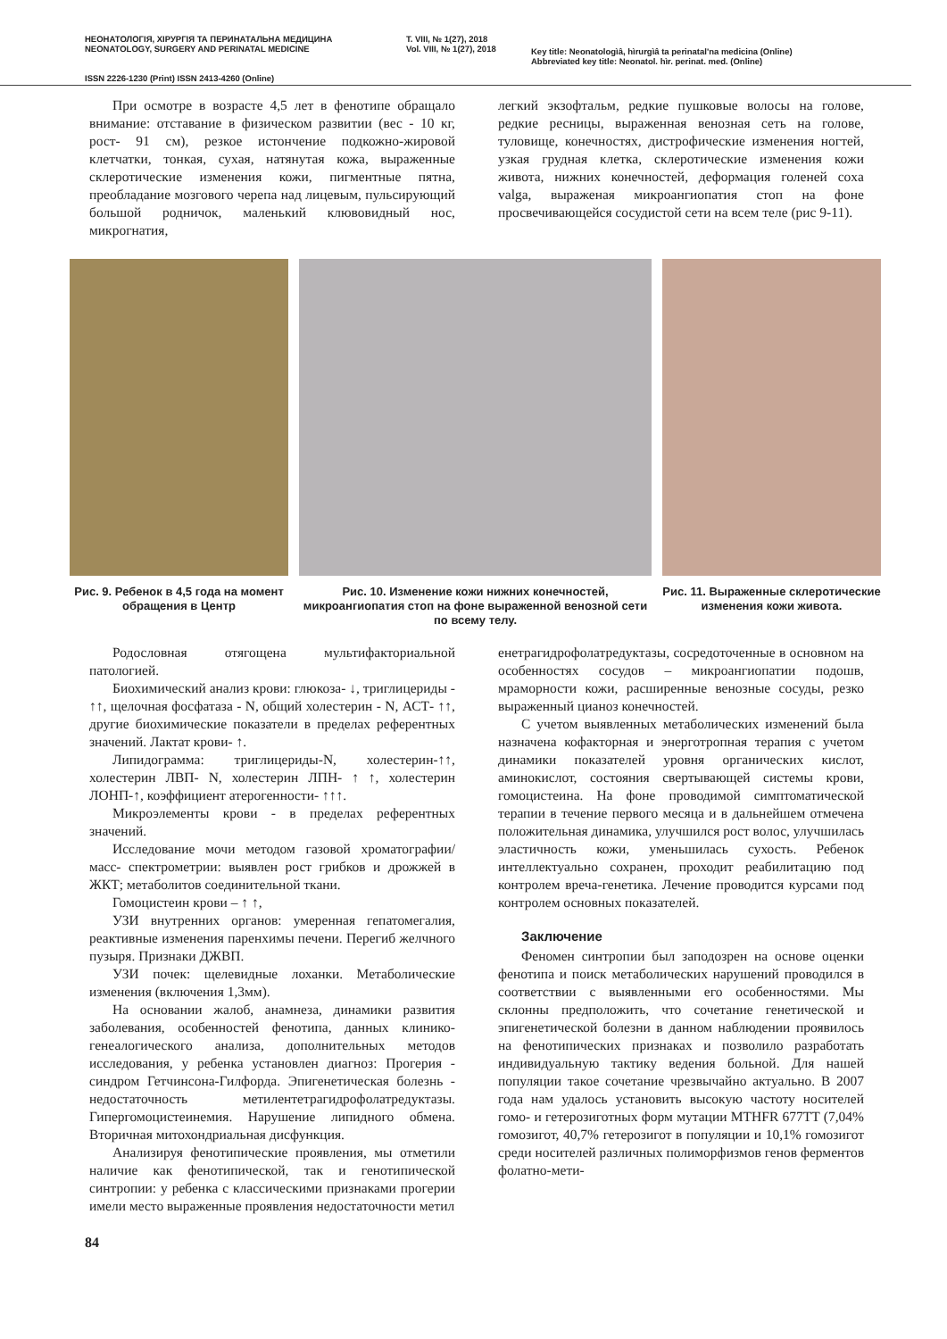НЕОНАТОЛОГІЯ, ХІРУРГІЯ ТА ПЕРИНАТАЛЬНА МЕДИЦИНА
NEONATOLOGY, SURGERY AND PERINATAL MEDICINE
T. VIII, № 1(27), 2018
Vol. VIII, № 1(27), 2018
Key title: Neonatologìâ, hìrurgìâ ta perinatal'na medicina (Online)
Abbreviated key title: Neonatol. hìr. perinat. med. (Online)
ISSN 2226-1230 (Print) ISSN 2413-4260 (Online)
При осмотре в возрасте 4,5 лет в фенотипе обращало внимание: отставание в физическом развитии (вес - 10 кг, рост- 91 см), резкое истончение подкожно-жировой клетчатки, тонкая, сухая, натянутая кожа, выраженные склеротические изменения кожи, пигментные пятна, преобладание мозгового черепа над лицевым, пульсирующий большой родничок, маленький клювовидный нос, микрогнатия,
легкий экзофтальм, редкие пушковые волосы на голове, редкие ресницы, выраженная венозная сеть на голове, туловище, конечностях, дистрофические изменения ногтей, узкая грудная клетка, склеротические изменения кожи живота, нижних конечностей, деформация голеней coxa valga, выраженая микроангиопатия стоп на фоне просвечивающейся сосудистой сети на всем теле (рис 9-11).
Рис. 9. Ребенок в 4,5 года на момент обращения в Центр
Рис. 10. Изменение кожи нижних конечностей, микроангиопатия стоп на фоне выраженной венозной сети по всему телу.
Рис. 11. Выраженные склеротические изменения кожи живота.
Родословная отягощена мультифакториальной патологией.
Биохимический анализ крови: глюкоза- ↓, триглицериды - ↑↑, щелочная фосфатаза - N, общий холестерин - N, АСТ- ↑↑, другие биохимические показатели в пределах референтных значений. Лактат крови- ↑.
Липидограмма: триглицериды-N, холестерин-↑↑, холестерин ЛВП- N, холестерин ЛПН- ↑ ↑, холестерин ЛОНП-↑, коэффициент атерогенности- ↑↑↑.
Микроэлементы крови - в пределах референтных значений.
Исследование мочи методом газовой хроматографии/масс- спектрометрии: выявлен рост грибков и дрожжей в ЖКТ; метаболитов соединительной ткани.
Гомоцистеин крови – ↑ ↑,
УЗИ внутренних органов: умеренная гепатомегалия, реактивные изменения паренхимы печени. Перегиб желчного пузыря. Признаки ДЖВП.
УЗИ почек: щелевидные лоханки. Метаболические изменения (включения 1,3мм).
На основании жалоб, анамнеза, динамики развития заболевания, особенностей фенотипа, данных клинико-генеалогического анализа, дополнительных методов исследования, у ребенка установлен диагноз: Прогерия - синдром Гетчинсона-Гилфорда. Эпигенетическая болезнь - недостаточность метилентетрагидрофолатредуктазы. Гипергомоцистеинемия. Нарушение липидного обмена. Вторичная митохондриальная дисфункция.
Анализируя фенотипические проявления, мы отметили наличие как фенотипической, так и генотипической синтропии: у ребенка с классическими признаками прогерии имели место выраженные проявления недостаточности метил
енетрагидрофолатредуктазы, сосредоточенные в основном на особенностях сосудов – микроангиопатии подошв, мраморности кожи, расширенные венозные сосуды, резко выраженный цианоз конечностей.
С учетом выявленных метаболических изменений была назначена кофакторная и энерготропная терапия с учетом динамики показателей уровня органических кислот, аминокислот, состояния свертывающей системы крови, гомоцистеина. На фоне проводимой симптоматической терапии в течение первого месяца и в дальнейшем отмечена положительная динамика, улучшился рост волос, улучшилась эластичность кожи, уменьшилась сухость. Ребенок интеллектуально сохранен, проходит реабилитацию под контролем вреча-генетика. Лечение проводится курсами под контролем основных показателей.
Заключение
Феномен синтропии был заподозрен на основе оценки фенотипа и поиск метаболических нарушений проводился в соответствии с выявленными его особенностями. Мы склонны предположить, что сочетание генетической и эпигенетической болезни в данном наблюдении проявилось на фенотипических признаках и позволило разработать индивидуальную тактику ведения больной. Для нашей популяции такое сочетание чрезвычайно актуально. В 2007 года нам удалось установить высокую частоту носителей гомо- и гетерозиготных форм мутации MTHFR 677TT (7,04% гомозигот, 40,7% гетерозигот в популяции и 10,1% гомозигот среди носителей различных полиморфизмов генов ферментов фолатно-мети-
84